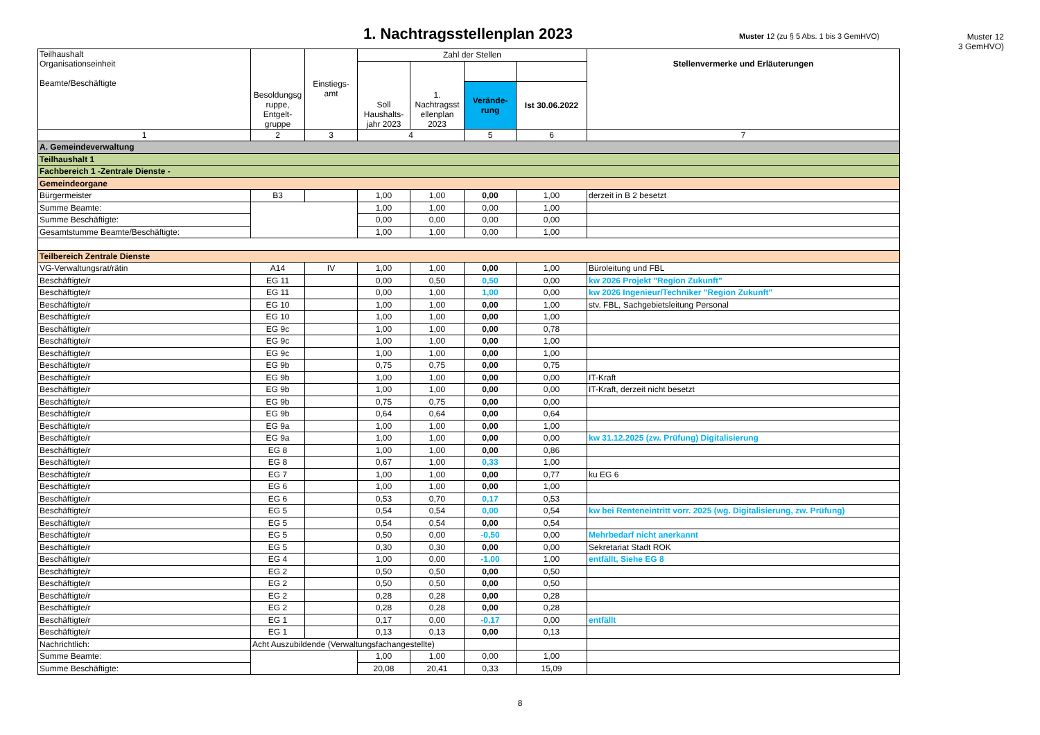1. Nachtragsstellenplan 2023
Muster 12 (zu § 5 Abs. 1 bis 3 GemHVO)
Muster 12
3 GemHVO)
| Teilhaushalt Organisationseinheit Beamte/Beschäftigte | Besoldungsg ruppe, Entgelt-gruppe | Einstiegs-amt | Zahl der Stellen | | | | Stellenvermerke und Erläuterungen |
| | | | Soll Haushalts-jahr 2023 | 1. Nachtragsst ellenplan 2023 | | | |
| | | | | | Verände-rung | Ist 30.06.2022 | |
| 1 | 2 | 3 | 4 | | 5 | 6 | 7 |
| A. Gemeindeverwaltung | | | | | | | |
| Teilhaushalt 1 | | | | | | | |
| Fachbereich 1 -Zentrale Dienste - | | | | | | | |
| Gemeindeorgane | | | | | | | |
| Bürgermeister | B3 | | 1,00 | 1,00 | 0,00 | 1,00 | derzeit in B 2 besetzt |
| Summe Beamte: | | | 1,00 | 1,00 | 0,00 | 1,00 | |
| Summe Beschäftigte: | | | 0,00 | 0,00 | 0,00 | 0,00 | |
| Gesamtstumme Beamte/Beschäftigte: | | | 1,00 | 1,00 | 0,00 | 1,00 | |
| Teilbereich Zentrale Dienste | | | | | | | |
| VG-Verwaltungsrat/rätin | A14 | IV | 1,00 | 1,00 | 0,00 | 1,00 | Büroleitung und FBL |
| Beschäftigte/r | EG 11 | | 0,00 | 0,50 | 0,50 | 0,00 | kw 2026 Projekt "Region Zukunft" |
| Beschäftigte/r | EG 11 | | 0,00 | 1,00 | 1,00 | 0,00 | kw 2026 Ingenieur/Techniker "Region Zukunft" |
| Beschäftigte/r | EG 10 | | 1,00 | 1,00 | 0,00 | 1,00 | stv. FBL, Sachgebietsleitung Personal |
| Beschäftigte/r | EG 10 | | 1,00 | 1,00 | 0,00 | 1,00 | |
| Beschäftigte/r | EG 9c | | 1,00 | 1,00 | 0,00 | 0,78 | |
| Beschäftigte/r | EG 9c | | 1,00 | 1,00 | 0,00 | 1,00 | |
| Beschäftigte/r | EG 9c | | 1,00 | 1,00 | 0,00 | 1,00 | |
| Beschäftigte/r | EG 9b | | 0,75 | 0,75 | 0,00 | 0,75 | |
| Beschäftigte/r | EG 9b | | 1,00 | 1,00 | 0,00 | 0,00 | IT-Kraft |
| Beschäftigte/r | EG 9b | | 1,00 | 1,00 | 0,00 | 0,00 | IT-Kraft, derzeit nicht besetzt |
| Beschäftigte/r | EG 9b | | 0,75 | 0,75 | 0,00 | 0,00 | |
| Beschäftigte/r | EG 9b | | 0,64 | 0,64 | 0,00 | 0,64 | |
| Beschäftigte/r | EG 9a | | 1,00 | 1,00 | 0,00 | 1,00 | |
| Beschäftigte/r | EG 9a | | 1,00 | 1,00 | 0,00 | 0,00 | kw 31.12.2025 (zw. Prüfung) Digitalisierung |
| Beschäftigte/r | EG 8 | | 1,00 | 1,00 | 0,00 | 0,86 | |
| Beschäftigte/r | EG 8 | | 0,67 | 1,00 | 0,33 | 1,00 | |
| Beschäftigte/r | EG 7 | | 1,00 | 1,00 | 0,00 | 0,77 | ku EG 6 |
| Beschäftigte/r | EG 6 | | 1,00 | 1,00 | 0,00 | 1,00 | |
| Beschäftigte/r | EG 6 | | 0,53 | 0,70 | 0,17 | 0,53 | |
| Beschäftigte/r | EG 5 | | 0,54 | 0,54 | 0,00 | 0,54 | kw bei Renteneintritt vorr. 2025 (wg. Digitalisierung, zw. Prüfung) |
| Beschäftigte/r | EG 5 | | 0,54 | 0,54 | 0,00 | 0,54 | |
| Beschäftigte/r | EG 5 | | 0,50 | 0,00 | -0,50 | 0,00 | Mehrbedarf nicht anerkannt |
| Beschäftigte/r | EG 5 | | 0,30 | 0,30 | 0,00 | 0,00 | Sekretariat Stadt ROK |
| Beschäftigte/r | EG 4 | | 1,00 | 0,00 | -1,00 | 1,00 | entfällt, Siehe EG 8 |
| Beschäftigte/r | EG 2 | | 0,50 | 0,50 | 0,00 | 0,50 | |
| Beschäftigte/r | EG 2 | | 0,50 | 0,50 | 0,00 | 0,50 | |
| Beschäftigte/r | EG 2 | | 0,28 | 0,28 | 0,00 | 0,28 | |
| Beschäftigte/r | EG 2 | | 0,28 | 0,28 | 0,00 | 0,28 | |
| Beschäftigte/r | EG 1 | | 0,17 | 0,00 | -0,17 | 0,00 | entfällt |
| Beschäftigte/r | EG 1 | | 0,13 | 0,13 | 0,00 | 0,13 | |
| Nachrichtlich: | Acht Auszubildende (Verwaltungsfachangestellte) | | | | | | |
| Summe Beamte: | | | 1,00 | 1,00 | 0,00 | 1,00 | |
| Summe Beschäftigte: | | | 20,08 | 20,41 | 0,33 | 15,09 | |
8